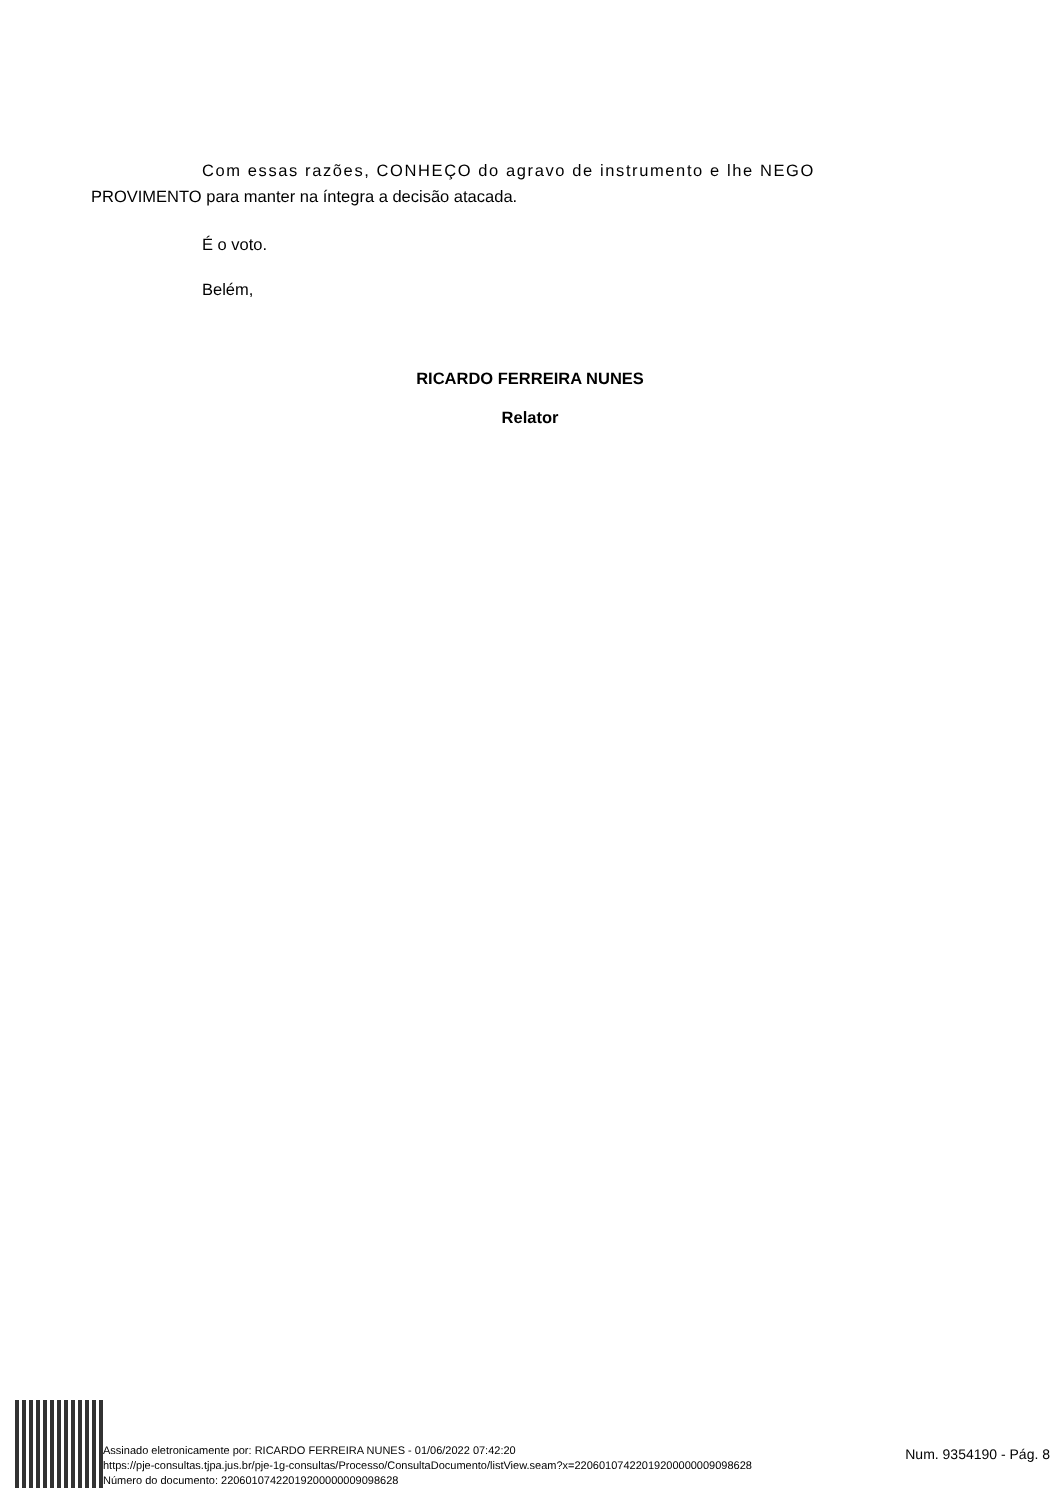Com essas razões, CONHEÇO do agravo de instrumento e lhe NEGO
PROVIMENTO para manter na íntegra a decisão atacada.
É o voto.
Belém,
RICARDO FERREIRA NUNES
Relator
Assinado eletronicamente por: RICARDO FERREIRA NUNES - 01/06/2022 07:42:20
https://pje-consultas.tjpa.jus.br/pje-1g-consultas/Processo/ConsultaDocumento/listView.seam?x=22060107422019200000009098628
Número do documento: 22060107422019200000009098628
Num. 9354190 - Pág. 8